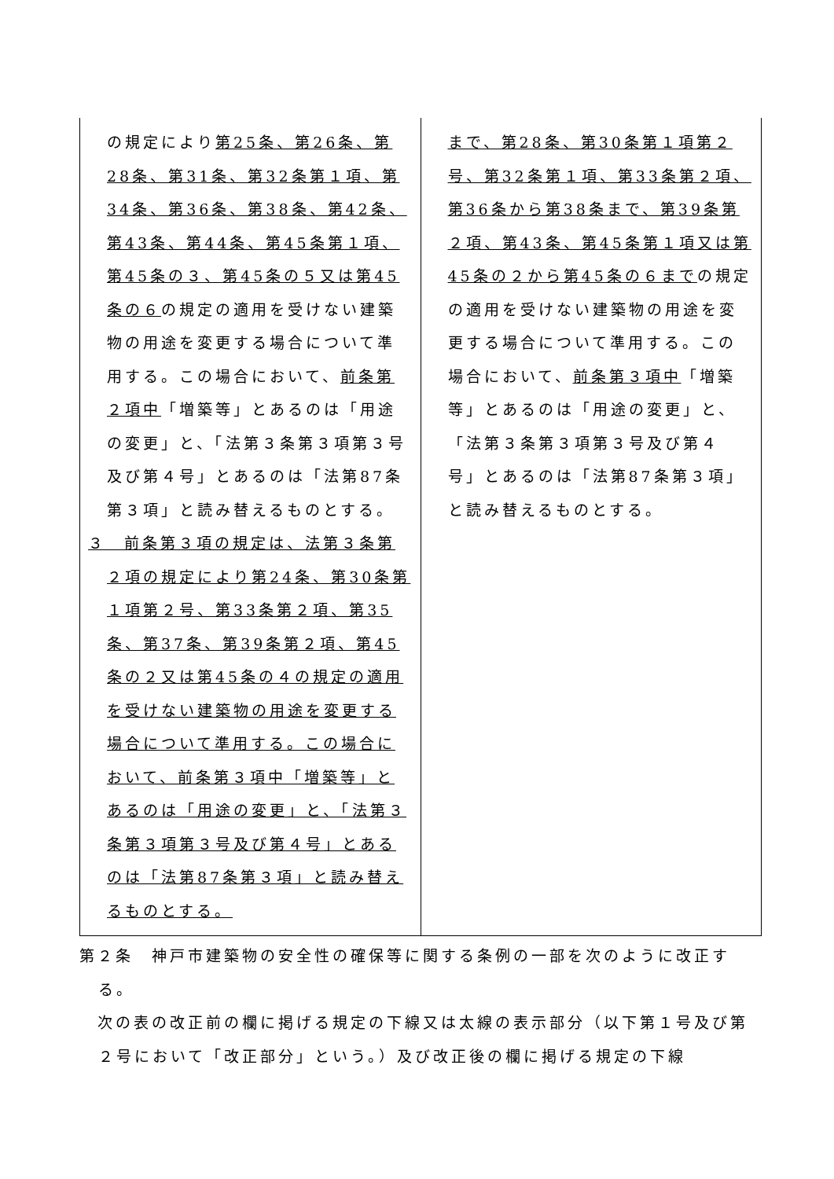| の規定により 第25条、第26条、第28条、第31条、第32条第１項、第34条、第36条、第38条、第42条、第43条、第44条、第45条第１項、第45条の３、第45条の５又は第45条の６ の規定の適用を受けない建築物の用途を変更する場合について準用する。この場合において、 前条第２項中 「増築等」とあるのは「用途の変更」と、「法第３条第３項第３号及び第４号」とあるのは「法第87条第３項」と読み替えるものとする。 ３ 前条第３項の規定は、法第３条第２項の規定により第24条、第30条第１項第２号、第33条第２項、第35条、第37条、第39条第２項、第45条の２又は第45条の４の規定の適用を受けない建築物の用途を変更する場合について準用する。この場合において、前条第３項中「増築等」とあるのは「用途の変更」と、「法第３条第３項第３号及び第４号」とあるのは「法第87条第３項」と読み替えるものとする。 | まで、第28条、第30条第１項第２号、第32条第１項、第33条第２項、第36条から第38条まで、第39条第２項、第43条、第45条第１項又は第45条の２から第45条の６まで の規定の適用を受けない建築物の用途を変更する場合について準用する。この場合において、 前条第３項中 「増築等」とあるのは「用途の変更」と、「法第３条第３項第３号及び第４号」とあるのは「法第87条第３項」と読み替えるものとする。 |
第２条　神戸市建築物の安全性の確保等に関する条例の一部を次のように改正する。
　次の表の改正前の欄に掲げる規定の下線又は太線の表示部分（以下第１号及び第２号において「改正部分」という。）及び改正後の欄に掲げる規定の下線